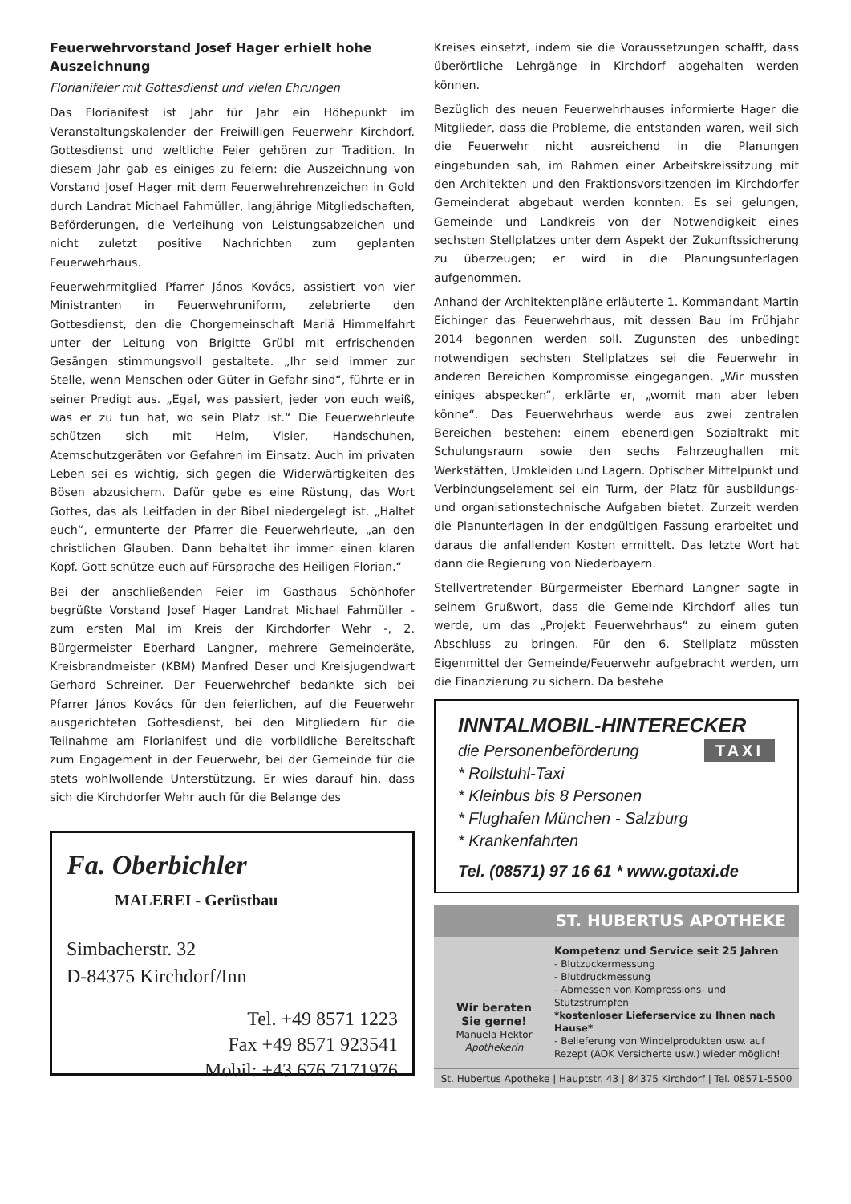Feuerwehrvorstand Josef Hager erhielt hohe Auszeichnung
Florianifeier mit Gottesdienst und vielen Ehrungen
Das Florianifest ist Jahr für Jahr ein Höhepunkt im Veranstaltungskalender der Freiwilligen Feuerwehr Kirchdorf. Gottesdienst und weltliche Feier gehören zur Tradition. In diesem Jahr gab es einiges zu feiern: die Auszeichnung von Vorstand Josef Hager mit dem Feuerwehrehrenzeichen in Gold durch Landrat Michael Fahmüller, langjährige Mitgliedschaften, Beförderungen, die Verleihung von Leistungsabzeichen und nicht zuletzt positive Nachrichten zum geplanten Feuerwehrhaus.
Feuerwehrmitglied Pfarrer János Kovács, assistiert von vier Ministranten in Feuerwehruniform, zelebrierte den Gottesdienst, den die Chorgemeinschaft Mariä Himmelfahrt unter der Leitung von Brigitte Grübl mit erfrischenden Gesängen stimmungsvoll gestaltete. „Ihr seid immer zur Stelle, wenn Menschen oder Güter in Gefahr sind“, führte er in seiner Predigt aus. „Egal, was passiert, jeder von euch weiß, was er zu tun hat, wo sein Platz ist.“ Die Feuerwehrleute schützen sich mit Helm, Visier, Handschuhen, Atemschutzgeräten vor Gefahren im Einsatz. Auch im privaten Leben sei es wichtig, sich gegen die Widerwärtigkeiten des Bösen abzusichern. Dafür gebe es eine Rüstung, das Wort Gottes, das als Leitfaden in der Bibel niedergelegt ist. „Haltet euch“, ermunterte der Pfarrer die Feuerwehrleute, „an den christlichen Glauben. Dann behaltet ihr immer einen klaren Kopf. Gott schütze euch auf Fürsprache des Heiligen Florian.“
Bei der anschließenden Feier im Gasthaus Schönhofer begrüßte Vorstand Josef Hager Landrat Michael Fahmüller - zum ersten Mal im Kreis der Kirchdorfer Wehr -, 2. Bürgermeister Eberhard Langner, mehrere Gemeinderäte, Kreisbrandmeister (KBM) Manfred Deser und Kreisjugendwart Gerhard Schreiner. Der Feuerwehrchef bedankte sich bei Pfarrer János Kovács für den feierlichen, auf die Feuerwehr ausgerichteten Gottesdienst, bei den Mitgliedern für die Teilnahme am Florianifest und die vorbildliche Bereitschaft zum Engagement in der Feuerwehr, bei der Gemeinde für die stets wohlwollende Unterstützung. Er wies darauf hin, dass sich die Kirchdorfer Wehr auch für die Belange des
Fa. Oberbichler
MALEREI - Gerüstbau
Simbacherstr. 32
D-84375 Kirchdorf/Inn
Tel. +49 8571 1223
Fax +49 8571 923541
Mobil: +43 676 7171976
Kreises einsetzt, indem sie die Voraussetzungen schafft, dass überörtliche Lehrgänge in Kirchdorf abgehalten werden können.
Bezüglich des neuen Feuerwehrhauses informierte Hager die Mitglieder, dass die Probleme, die entstanden waren, weil sich die Feuerwehr nicht ausreichend in die Planungen eingebunden sah, im Rahmen einer Arbeitskreissitzung mit den Architekten und den Fraktionsvorsitzenden im Kirchdorfer Gemeinderat abgebaut werden konnten. Es sei gelungen, Gemeinde und Landkreis von der Notwendigkeit eines sechsten Stellplatzes unter dem Aspekt der Zukunftssicherung zu überzeugen; er wird in die Planungsunterlagen aufgenommen.
Anhand der Architektenpläne erläuterte 1. Kommandant Martin Eichinger das Feuerwehrhaus, mit dessen Bau im Frühjahr 2014 begonnen werden soll. Zugunsten des unbedingt notwendigen sechsten Stellplatzes sei die Feuerwehr in anderen Bereichen Kompromisse eingegangen. „Wir mussten einiges abspecken“, erklärte er, „womit man aber leben könne“. Das Feuerwehrhaus werde aus zwei zentralen Bereichen bestehen: einem ebenerdigen Sozialtrakt mit Schulungsraum sowie den sechs Fahrzeughallen mit Werkstätten, Umkleiden und Lagern. Optischer Mittelpunkt und Verbindungselement sei ein Turm, der Platz für ausbildungs- und organisationstechnische Aufgaben bietet. Zurzeit werden die Planunterlagen in der endgültigen Fassung erarbeitet und daraus die anfallenden Kosten ermittelt. Das letzte Wort hat dann die Regierung von Niederbayern.
Stellvertretender Bürgermeister Eberhard Langner sagte in seinem Grußwort, dass die Gemeinde Kirchdorf alles tun werde, um das „Projekt Feuerwehrhaus“ zu einem guten Abschluss zu bringen. Für den 6. Stellplatz müssten Eigenmittel der Gemeinde/Feuerwehr aufgebracht werden, um die Finanzierung zu sichern. Da bestehe
INNTALMOBIL-HINTERECKER
die Personenbeförderung TAXI
* Rollstuhl-Taxi
* Kleinbus bis 8 Personen
* Flughafen München - Salzburg
* Krankenfahrten
Tel. (08571) 97 16 61 * www.gotaxi.de
ST. HUBERTUS APOTHEKE
Wir beraten
Sie gerne!
Manuela Hektor
Apothekerin
Kompetenz und Service seit 25 Jahren
- Blutzuckermessung
- Blutdruckmessung
- Abmessen von Kompressions- und Stützstrümpfen
*kostenloser Lieferservice zu Ihnen nach Hause*
- Belieferung von Windelprodukten usw. auf Rezept (AOK Versicherte usw.) wieder möglich!
St. Hubertus Apotheke | Hauptstr. 43 | 84375 Kirchdorf | Tel. 08571-5500